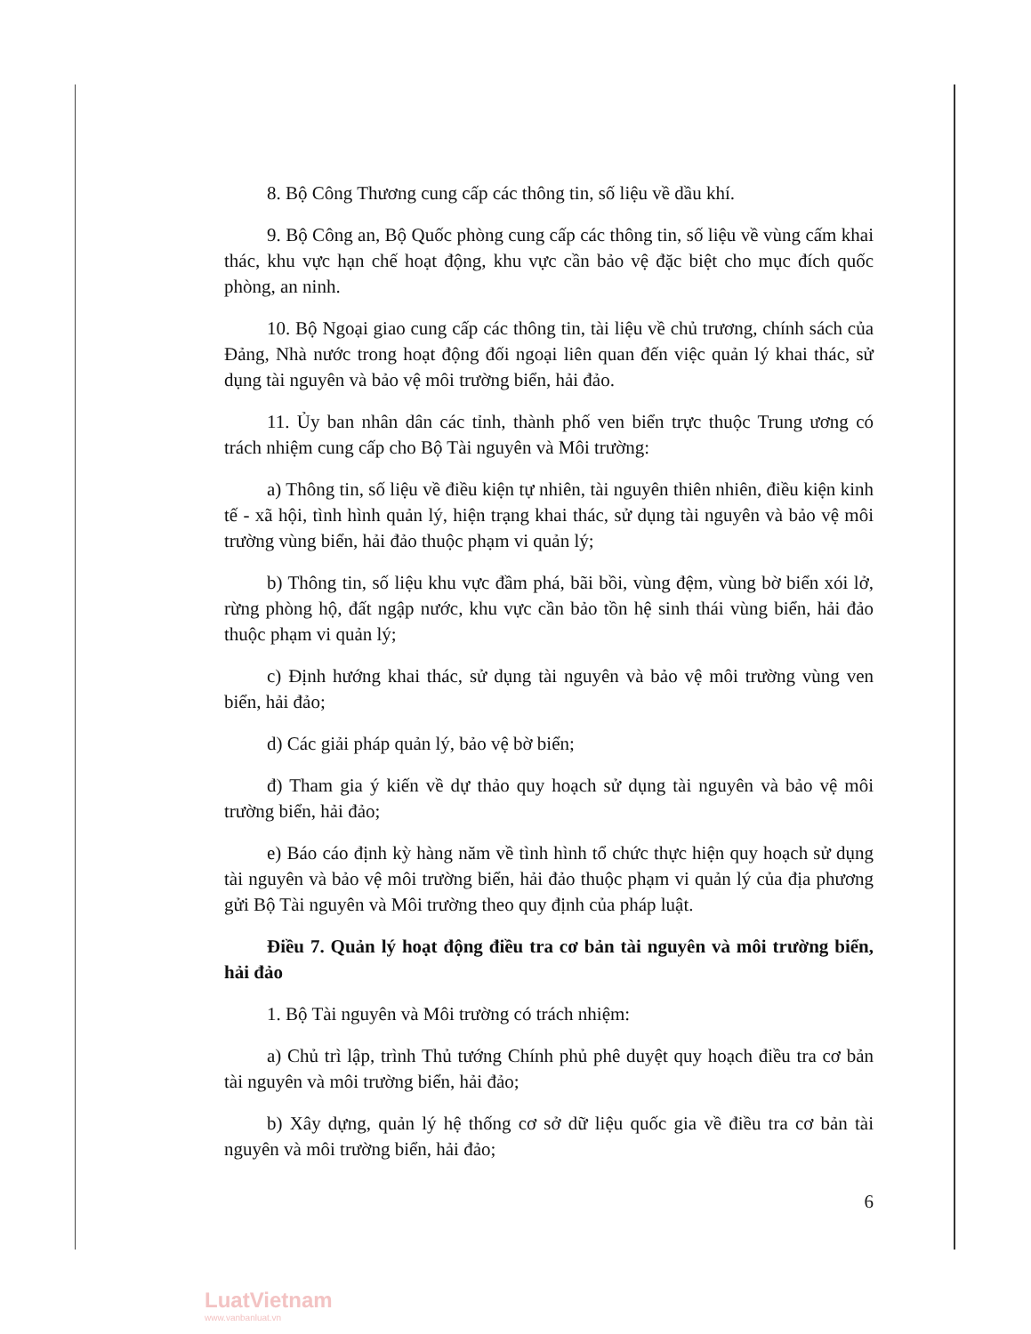8. Bộ Công Thương cung cấp các thông tin, số liệu về dầu khí.
9. Bộ Công an, Bộ Quốc phòng cung cấp các thông tin, số liệu về vùng cấm khai thác, khu vực hạn chế hoạt động, khu vực cần bảo vệ đặc biệt cho mục đích quốc phòng, an ninh.
10. Bộ Ngoại giao cung cấp các thông tin, tài liệu về chủ trương, chính sách của Đảng, Nhà nước trong hoạt động đối ngoại liên quan đến việc quản lý khai thác, sử dụng tài nguyên và bảo vệ môi trường biển, hải đảo.
11. Ủy ban nhân dân các tỉnh, thành phố ven biển trực thuộc Trung ương có trách nhiệm cung cấp cho Bộ Tài nguyên và Môi trường:
a) Thông tin, số liệu về điều kiện tự nhiên, tài nguyên thiên nhiên, điều kiện kinh tế - xã hội, tình hình quản lý, hiện trạng khai thác, sử dụng tài nguyên và bảo vệ môi trường vùng biển, hải đảo thuộc phạm vi quản lý;
b) Thông tin, số liệu khu vực đầm phá, bãi bồi, vùng đệm, vùng bờ biển xói lở, rừng phòng hộ, đất ngập nước, khu vực cần bảo tồn hệ sinh thái vùng biển, hải đảo thuộc phạm vi quản lý;
c) Định hướng khai thác, sử dụng tài nguyên và bảo vệ môi trường vùng ven biển, hải đảo;
d) Các giải pháp quản lý, bảo vệ bờ biển;
đ) Tham gia ý kiến về dự thảo quy hoạch sử dụng tài nguyên và bảo vệ môi trường biển, hải đảo;
e) Báo cáo định kỳ hàng năm về tình hình tổ chức thực hiện quy hoạch sử dụng tài nguyên và bảo vệ môi trường biển, hải đảo thuộc phạm vi quản lý của địa phương gửi Bộ Tài nguyên và Môi trường theo quy định của pháp luật.
Điều 7. Quản lý hoạt động điều tra cơ bản tài nguyên và môi trường biển, hải đảo
1. Bộ Tài nguyên và Môi trường có trách nhiệm:
a) Chủ trì lập, trình Thủ tướng Chính phủ phê duyệt quy hoạch điều tra cơ bản tài nguyên và môi trường biển, hải đảo;
b) Xây dựng, quản lý hệ thống cơ sở dữ liệu quốc gia về điều tra cơ bản tài nguyên và môi trường biển, hải đảo;
6
LuatVietnam
www.vanbanluat.vn